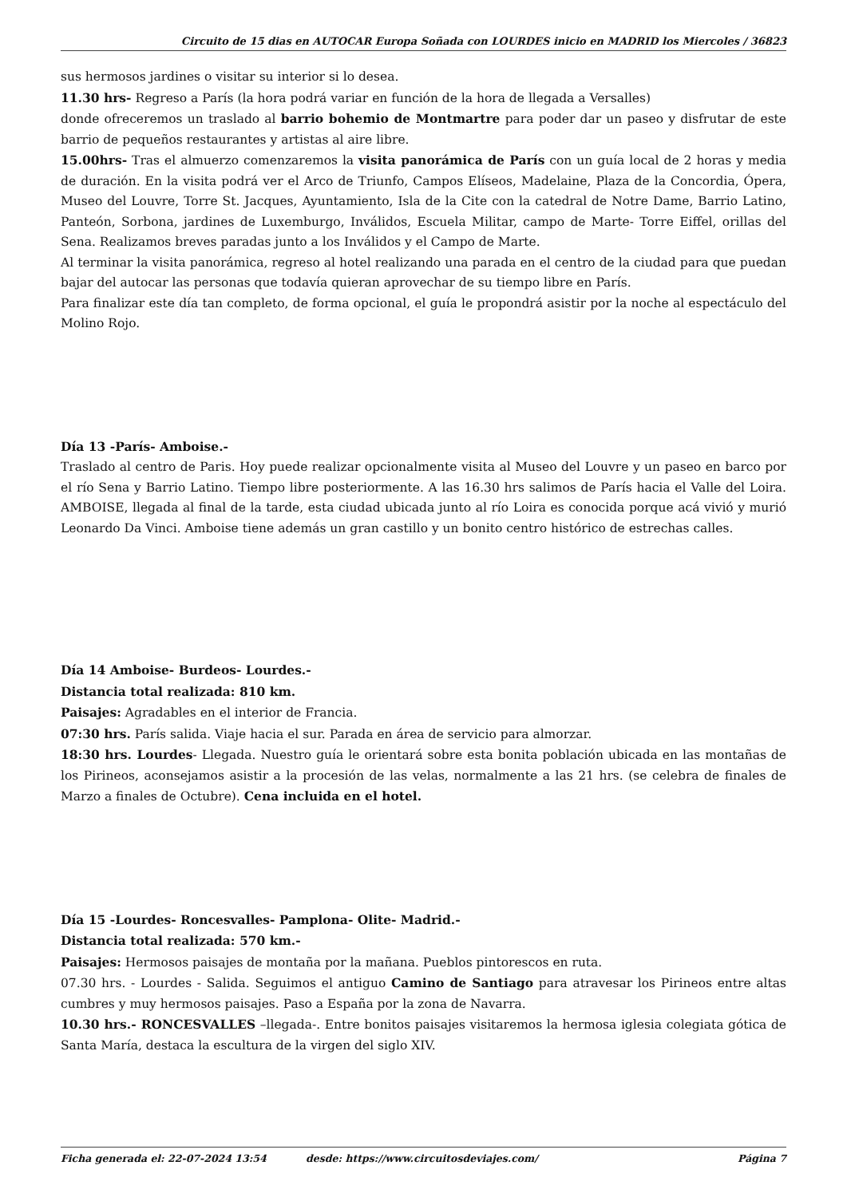Circuito de 15 dias en AUTOCAR Europa Soñada con LOURDES inicio en MADRID los Miercoles / 36823
sus hermosos jardines o visitar su interior si lo desea.
11.30 hrs- Regreso a París (la hora podrá variar en función de la hora de llegada a Versalles)
donde ofreceremos un traslado al barrio bohemio de Montmartre para poder dar un paseo y disfrutar de este barrio de pequeños restaurantes y artistas al aire libre.
15.00hrs- Tras el almuerzo comenzaremos la visita panorámica de París con un guía local de 2 horas y media de duración. En la visita podrá ver el Arco de Triunfo, Campos Elíseos, Madelaine, Plaza de la Concordia, Ópera, Museo del Louvre, Torre St. Jacques, Ayuntamiento, Isla de la Cite con la catedral de Notre Dame, Barrio Latino, Panteón, Sorbona, jardines de Luxemburgo, Inválidos, Escuela Militar, campo de Marte- Torre Eiffel, orillas del Sena. Realizamos breves paradas junto a los Inválidos y el Campo de Marte.
Al terminar la visita panorámica, regreso al hotel realizando una parada en el centro de la ciudad para que puedan bajar del autocar las personas que todavía quieran aprovechar de su tiempo libre en París.
Para finalizar este día tan completo, de forma opcional, el guía le propondrá asistir por la noche al espectáculo del Molino Rojo.
Día 13 -París- Amboise.-
Traslado al centro de Paris. Hoy puede realizar opcionalmente visita al Museo del Louvre y un paseo en barco por el río Sena y Barrio Latino. Tiempo libre posteriormente. A las 16.30 hrs salimos de París hacia el Valle del Loira. AMBOISE, llegada al final de la tarde, esta ciudad ubicada junto al río Loira es conocida porque acá vivió y murió Leonardo Da Vinci. Amboise tiene además un gran castillo y un bonito centro histórico de estrechas calles.
Día 14 Amboise- Burdeos- Lourdes.-
Distancia total realizada: 810 km.
Paisajes: Agradables en el interior de Francia.
07:30 hrs. París salida. Viaje hacia el sur. Parada en área de servicio para almorzar.
18:30 hrs. Lourdes- Llegada. Nuestro guía le orientará sobre esta bonita población ubicada en las montañas de los Pirineos, aconsejamos asistir a la procesión de las velas, normalmente a las 21 hrs. (se celebra de finales de Marzo a finales de Octubre). Cena incluida en el hotel.
Día 15 -Lourdes- Roncesvalles- Pamplona- Olite- Madrid.-
Distancia total realizada: 570 km.-
Paisajes: Hermosos paisajes de montaña por la mañana. Pueblos pintorescos en ruta.
07.30 hrs. - Lourdes - Salida. Seguimos el antiguo Camino de Santiago para atravesar los Pirineos entre altas cumbres y muy hermosos paisajes. Paso a España por la zona de Navarra.
10.30 hrs.- RONCESVALLES –llegada-. Entre bonitos paisajes visitaremos la hermosa iglesia colegiata gótica de Santa María, destaca la escultura de la virgen del siglo XIV.
Ficha generada el: 22-07-2024 13:54 desde: https://www.circuitosdeviajes.com/ Página 7